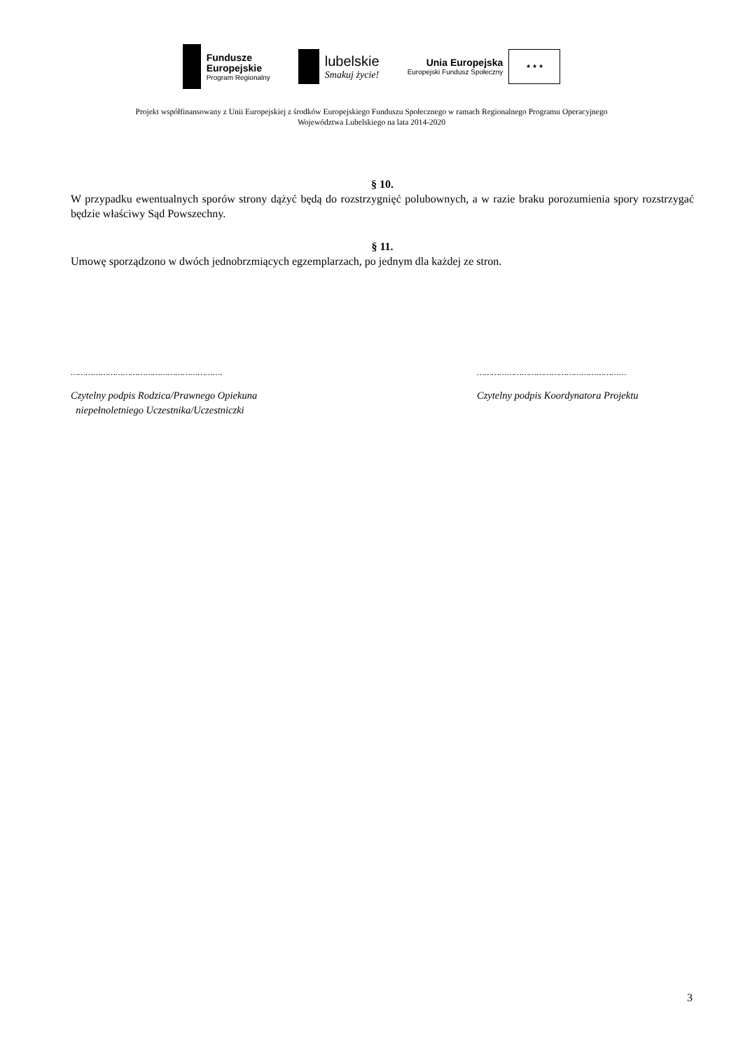Fundusze
Europejskie
Program Regionalny
lubelskie
Smakuj życie!
Unia Europejska
Europejski Fundusz Społeczny
★ ★ ★
Projekt współfinansowany z Unii Europejskiej z środków Europejskiego Funduszu Społecznego w ramach Regionalnego Programu Operacyjnego
Województwa Lubelskiego na lata 2014-2020
§ 10.
W przypadku ewentualnych sporów strony dążyć będą do rozstrzygnięć polubownych, a w razie braku porozumienia spory rozstrzygać będzie właściwy Sąd Powszechny.
§ 11.
Umowę sporządzono w dwóch jednobrzmiących egzemplarzach, po jednym dla każdej ze stron.
…………………………………………………….
Czytelny podpis Rodzica/Prawnego Opiekuna
niepełnoletniego Uczestnika/Uczestniczki
……………………………………………………
Czytelny podpis Koordynatora Projektu
3